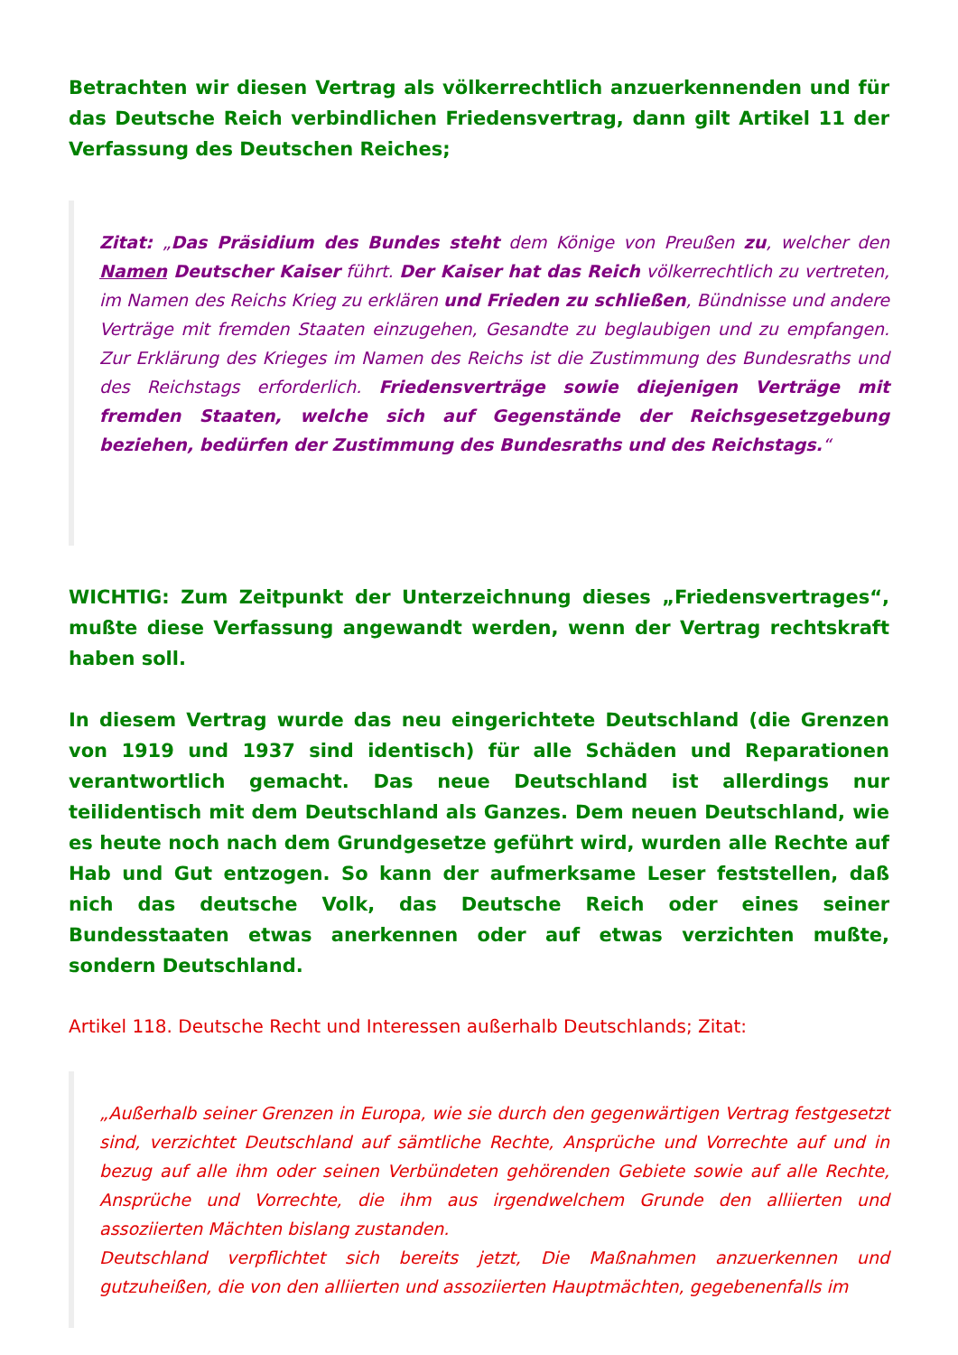Betrachten wir diesen Vertrag als völkerrechtlich anzuerkennenden und für das Deutsche Reich verbindlichen Friedensvertrag, dann gilt Artikel 11 der Verfassung des Deutschen Reiches;
Zitat: „Das Präsidium des Bundes steht dem Könige von Preußen zu, welcher den Namen Deutscher Kaiser führt. Der Kaiser hat das Reich völkerrechtlich zu vertreten, im Namen des Reichs Krieg zu erklären und Frieden zu schließen, Bündnisse und andere Verträge mit fremden Staaten einzugehen, Gesandte zu beglaubigen und zu empfangen. Zur Erklärung des Krieges im Namen des Reichs ist die Zustimmung des Bundesraths und des Reichstags erforderlich. Friedensverträge sowie diejenigen Verträge mit fremden Staaten, welche sich auf Gegenstände der Reichsgesetzgebung beziehen, bedürfen der Zustimmung des Bundesraths und des Reichstags.“
WICHTIG: Zum Zeitpunkt der Unterzeichnung dieses „Friedensvertrages“, mußte diese Verfassung angewandt werden, wenn der Vertrag rechtskraft haben soll.
In diesem Vertrag wurde das neu eingerichtete Deutschland (die Grenzen von 1919 und 1937 sind identisch) für alle Schäden und Reparationen verantwortlich gemacht. Das neue Deutschland ist allerdings nur teilidentisch mit dem Deutschland als Ganzes. Dem neuen Deutschland, wie es heute noch nach dem Grundgesetze geführt wird, wurden alle Rechte auf Hab und Gut entzogen. So kann der aufmerksame Leser feststellen, daß nich das deutsche Volk, das Deutsche Reich oder eines seiner Bundesstaaten etwas anerkennen oder auf etwas verzichten mußte, sondern Deutschland.
Artikel 118. Deutsche Recht und Interessen außerhalb Deutschlands; Zitat:
„Außerhalb seiner Grenzen in Europa, wie sie durch den gegenwärtigen Vertrag festgesetzt sind, verzichtet Deutschland auf sämtliche Rechte, Ansprüche und Vorrechte auf und in bezug auf alle ihm oder seinen Verbündeten gehörenden Gebiete sowie auf alle Rechte, Ansprüche und Vorrechte, die ihm aus irgendwelchem Grunde den alliierten und assoziierten Mächten bislang zustanden.
Deutschland verpflichtet sich bereits jetzt, Die Maßnahmen anzuerkennen und gutzuheißen, die von den alliierten und assoziierten Hauptmächten, gegebenenfalls im